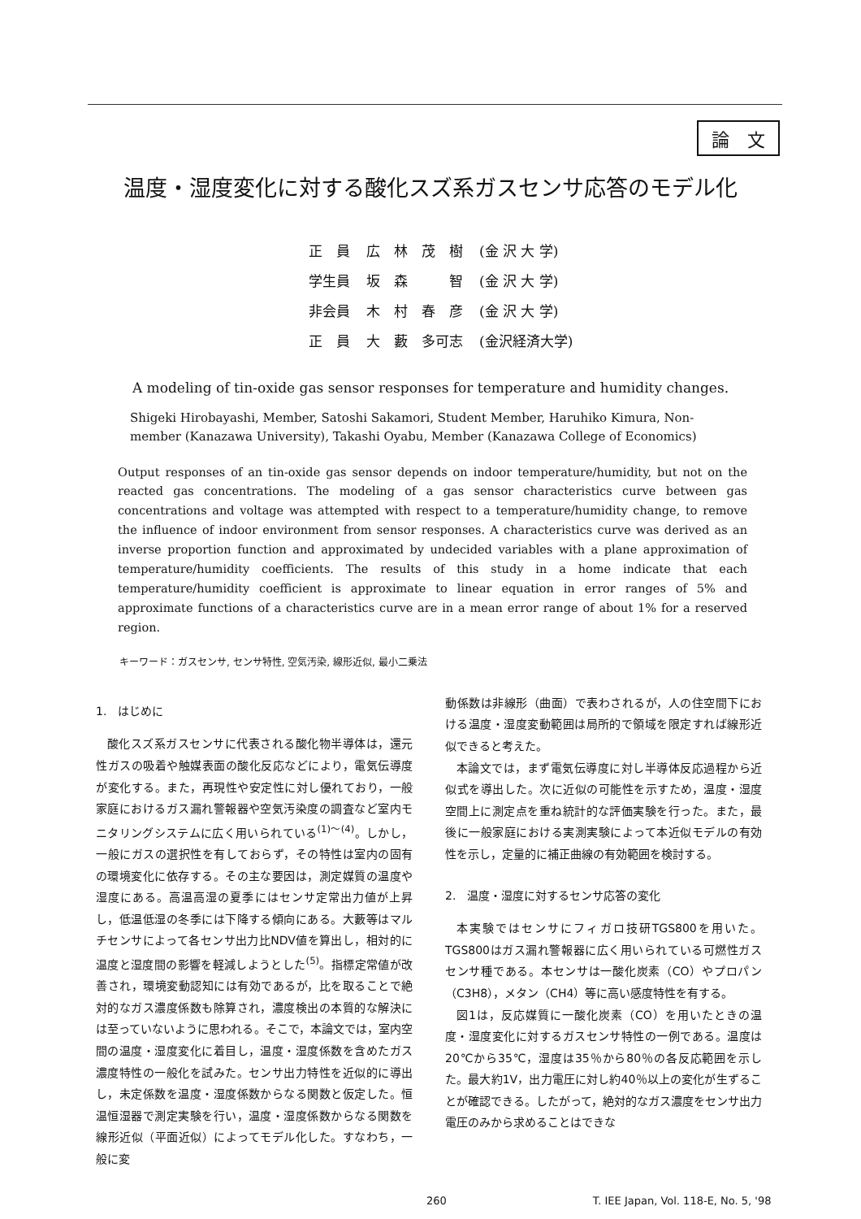論　文
温度・湿度変化に対する酸化スズ系ガスセンサ応答のモデル化
| 正 員 | 広 林 茂 樹 | (金 沢 大 学) |
| 学生員 | 坂 森 智 | (金 沢 大 学) |
| 非会員 | 木 村 春 彦 | (金 沢 大 学) |
| 正 員 | 大 藪 多可志 | (金沢経済大学) |
A modeling of tin-oxide gas sensor responses for temperature and humidity changes.
Shigeki Hirobayashi, Member, Satoshi Sakamori, Student Member, Haruhiko Kimura, Non-member (Kanazawa University), Takashi Oyabu, Member (Kanazawa College of Economics)
Output responses of an tin-oxide gas sensor depends on indoor temperature/humidity, but not on the reacted gas concentrations. The modeling of a gas sensor characteristics curve between gas concentrations and voltage was attempted with respect to a temperature/humidity change, to remove the influence of indoor environment from sensor responses. A characteristics curve was derived as an inverse proportion function and approximated by undecided variables with a plane approximation of temperature/humidity coefficients. The results of this study in a home indicate that each temperature/humidity coefficient is approximate to linear equation in error ranges of 5% and approximate functions of a characteristics curve are in a mean error range of about 1% for a reserved region.
キーワード：ガスセンサ, センサ特性, 空気汚染, 線形近似, 最小二乗法
1.　はじめに
酸化スズ系ガスセンサに代表される酸化物半導体は，還元性ガスの吸着や触媒表面の酸化反応などにより，電気伝導度が変化する。また，再現性や安定性に対し優れており，一般家庭におけるガス漏れ警報器や空気汚染度の調査など室内モニタリングシステムに広く用いられている<sup>(1)～(4)</sup>。しかし，一般にガスの選択性を有しておらず，その特性は室内の固有の環境変化に依存する。その主な要因は，測定媒質の温度や湿度にある。高温高湿の夏季にはセンサ定常出力値が上昇し，低温低湿の冬季には下降する傾向にある。大藪等はマルチセンサによって各センサ出力比NDV値を算出し，相対的に温度と湿度間の影響を軽減しようとした<sup>(5)</sup>。指標定常値が改善され，環境変動認知には有効であるが，比を取ることで絶対的なガス濃度係数も除算され，濃度検出の本質的な解決には至っていないように思われる。そこで，本論文では，室内空間の温度・湿度変化に着目し，温度・湿度係数を含めたガス濃度特性の一般化を試みた。センサ出力特性を近似的に導出し，未定係数を温度・湿度係数からなる関数と仮定した。恒温恒湿器で測定実験を行い，温度・湿度係数からなる関数を線形近似（平面近似）によってモデル化した。すなわち，一般に変
動係数は非線形（曲面）で表わされるが，人の住空間下における温度・湿度変動範囲は局所的で領域を限定すれば線形近似できると考えた。
本論文では，まず電気伝導度に対し半導体反応過程から近似式を導出した。次に近似の可能性を示すため，温度・湿度空間上に測定点を重ね統計的な評価実験を行った。また，最後に一般家庭における実測実験によって本近似モデルの有効性を示し，定量的に補正曲線の有効範囲を検討する。
2.　温度・湿度に対するセンサ応答の変化
本実験ではセンサにフィガロ技研TGS800を用いた。TGS800はガス漏れ警報器に広く用いられている可燃性ガスセンサ種である。本センサは一酸化炭素（CO）やプロパン（C3H8），メタン（CH4）等に高い感度特性を有する。
図1は，反応媒質に一酸化炭素（CO）を用いたときの温度・湿度変化に対するガスセンサ特性の一例である。温度は20℃から35℃，湿度は35％から80％の各反応範囲を示した。最大約1V，出力電圧に対し約40％以上の変化が生ずることが確認できる。したがって，絶対的なガス濃度をセンサ出力電圧のみから求めることはできな
260 T. IEE Japan, Vol. 118-E, No. 5, '98